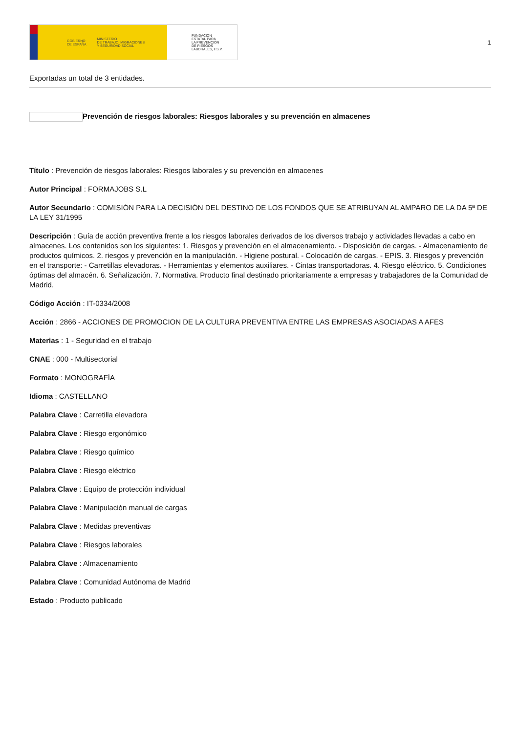GOBIERNO
DE ESPAÑA MINISTERIO
DE TRABAJO, MIGRACIONES
Y SEGURIDAD SOCIAL
FUNDACIÓN
ESTATAL PARA
LA PREVENCIÓN
DE RIESGOS
LABORALES, F.S.P.
1
Exportadas un total de 3 entidades.
Prevención de riesgos laborales: Riesgos laborales y su prevención en almacenes
Título : Prevención de riesgos laborales: Riesgos laborales y su prevención en almacenes
Autor Principal : FORMAJOBS S.L
Autor Secundario : COMISIÓN PARA LA DECISIÓN DEL DESTINO DE LOS FONDOS QUE SE ATRIBUYAN AL AMPARO DE LA DA 5ª DE LA LEY 31/1995
Descripción : Guía de acción preventiva frente a los riesgos laborales derivados de los diversos trabajo y actividades llevadas a cabo en almacenes. Los contenidos son los siguientes: 1. Riesgos y prevención en el almacenamiento. - Disposición de cargas. - Almacenamiento de productos químicos. 2. riesgos y prevención en la manipulación. - Higiene postural. - Colocación de cargas. - EPIS. 3. Riesgos y prevención en el transporte: - Carretillas elevadoras. - Herramientas y elementos auxiliares. - Cintas transportadoras. 4. Riesgo eléctrico. 5. Condiciones óptimas del almacén. 6. Señalización. 7. Normativa. Producto final destinado prioritariamente a empresas y trabajadores de la Comunidad de Madrid.
Código Acción : IT-0334/2008
Acción : 2866 - ACCIONES DE PROMOCION DE LA CULTURA PREVENTIVA ENTRE LAS EMPRESAS ASOCIADAS A AFES
Materias : 1 - Seguridad en el trabajo
CNAE : 000 - Multisectorial
Formato : MONOGRAFÍA
Idioma : CASTELLANO
Palabra Clave : Carretilla elevadora
Palabra Clave : Riesgo ergonómico
Palabra Clave : Riesgo químico
Palabra Clave : Riesgo eléctrico
Palabra Clave : Equipo de protección individual
Palabra Clave : Manipulación manual de cargas
Palabra Clave : Medidas preventivas
Palabra Clave : Riesgos laborales
Palabra Clave : Almacenamiento
Palabra Clave : Comunidad Autónoma de Madrid
Estado : Producto publicado